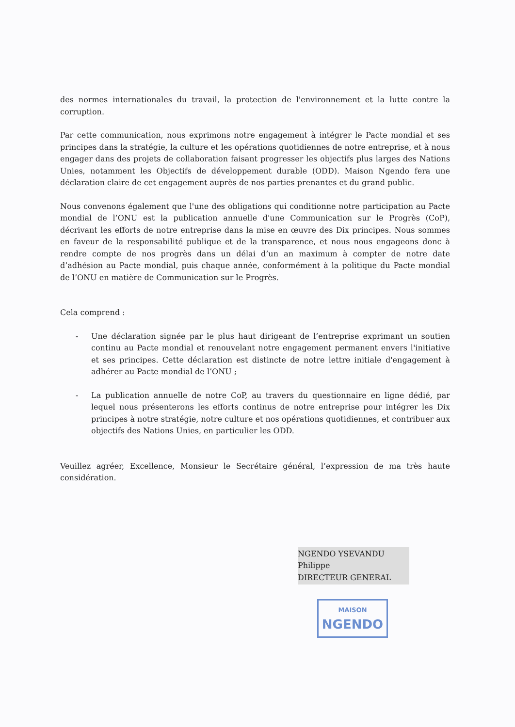des normes internationales du travail, la protection de l'environnement et la lutte contre la corruption.
Par cette communication, nous exprimons notre engagement à intégrer le Pacte mondial et ses principes dans la stratégie, la culture et les opérations quotidiennes de notre entreprise, et à nous engager dans des projets de collaboration faisant progresser les objectifs plus larges des Nations Unies, notamment les Objectifs de développement durable (ODD). Maison Ngendo fera une déclaration claire de cet engagement auprès de nos parties prenantes et du grand public.
Nous convenons également que l'une des obligations qui conditionne notre participation au Pacte mondial de l’ONU est la publication annuelle d'une Communication sur le Progrès (CoP), décrivant les efforts de notre entreprise dans la mise en œuvre des Dix principes. Nous sommes en faveur de la responsabilité publique et de la transparence, et nous nous engageons donc à rendre compte de nos progrès dans un délai d’un an maximum à compter de notre date d’adhésion au Pacte mondial, puis chaque année, conformément à la politique du Pacte mondial de l’ONU en matière de Communication sur le Progrès.
Cela comprend :
- Une déclaration signée par le plus haut dirigeant de l’entreprise exprimant un soutien continu au Pacte mondial et renouvelant notre engagement permanent envers l'initiative et ses principes. Cette déclaration est distincte de notre lettre initiale d'engagement à adhérer au Pacte mondial de l’ONU ;
- La publication annuelle de notre CoP, au travers du questionnaire en ligne dédié, par lequel nous présenterons les efforts continus de notre entreprise pour intégrer les Dix principes à notre stratégie, notre culture et nos opérations quotidiennes, et contribuer aux objectifs des Nations Unies, en particulier les ODD.
Veuillez agréer, Excellence, Monsieur le Secrétaire général, l’expression de ma très haute considération.
NGENDO YSEVANDU
Philippe
DIRECTEUR GENERAL
MAISON
NGENDO